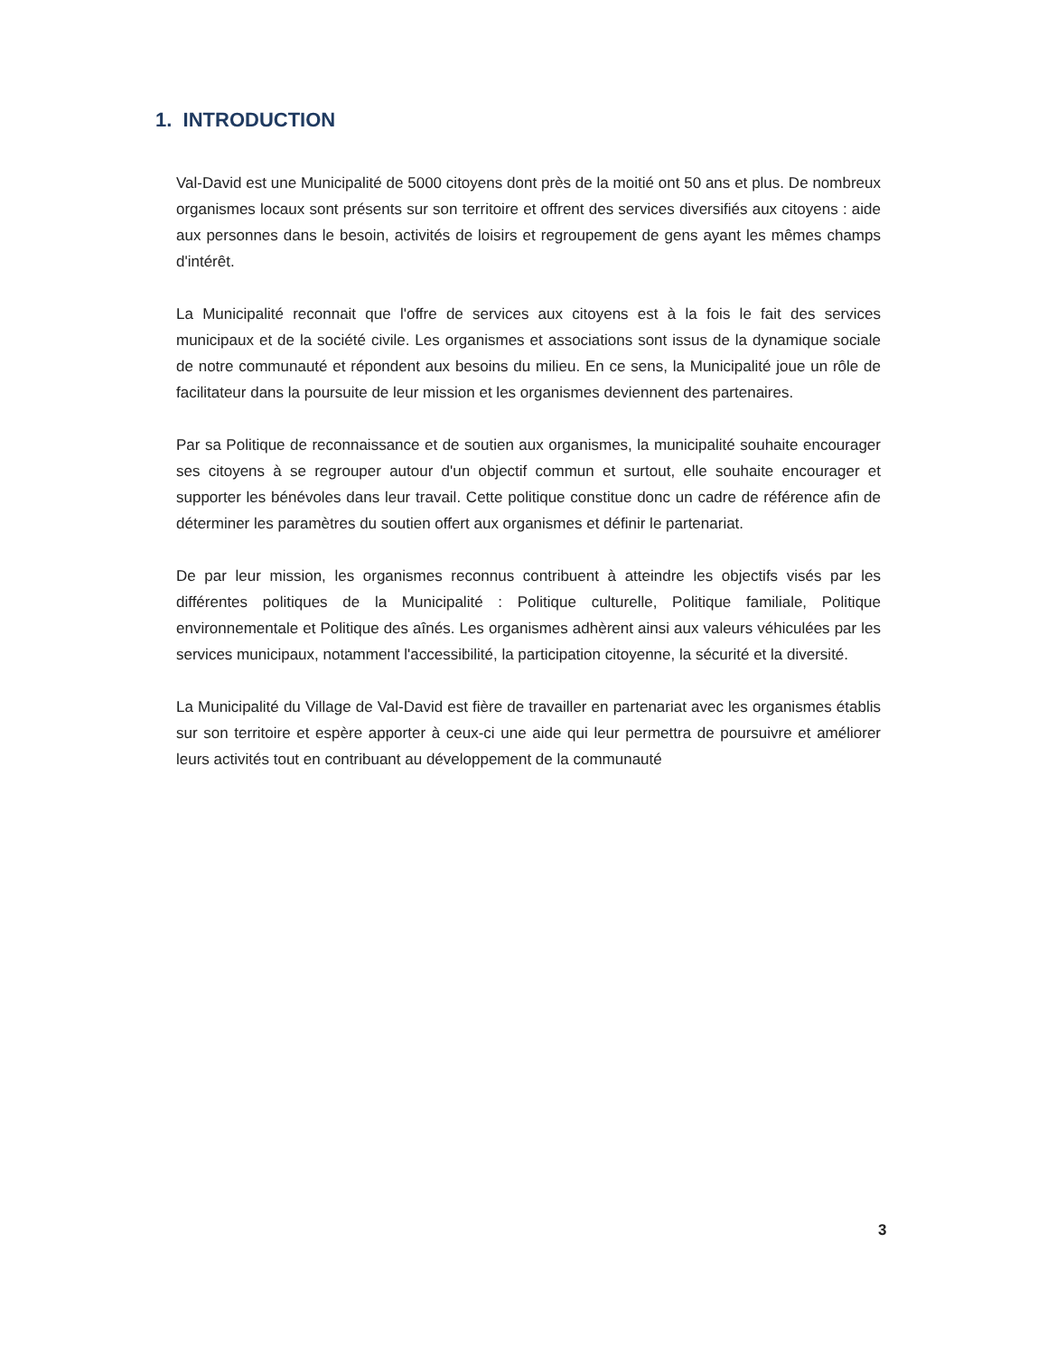1. INTRODUCTION
Val-David est une Municipalité de 5000 citoyens dont près de la moitié ont 50 ans et plus. De nombreux organismes locaux sont présents sur son territoire et offrent des services diversifiés aux citoyens : aide aux personnes dans le besoin, activités de loisirs et regroupement de gens ayant les mêmes champs d'intérêt.
La Municipalité reconnait que l'offre de services aux citoyens est à la fois le fait des services municipaux et de la société civile. Les organismes et associations sont issus de la dynamique sociale de notre communauté et répondent aux besoins du milieu. En ce sens, la Municipalité joue un rôle de facilitateur dans la poursuite de leur mission et les organismes deviennent des partenaires.
Par sa Politique de reconnaissance et de soutien aux organismes, la municipalité souhaite encourager ses citoyens à se regrouper autour d'un objectif commun et surtout, elle souhaite encourager et supporter les bénévoles dans leur travail. Cette politique constitue donc un cadre de référence afin de déterminer les paramètres du soutien offert aux organismes et définir le partenariat.
De par leur mission, les organismes reconnus contribuent à atteindre les objectifs visés par les différentes politiques de la Municipalité : Politique culturelle, Politique familiale, Politique environnementale et Politique des aînés. Les organismes adhèrent ainsi aux valeurs véhiculées par les services municipaux, notamment l'accessibilité, la participation citoyenne, la sécurité et la diversité.
La Municipalité du Village de Val-David est fière de travailler en partenariat avec les organismes établis sur son territoire et espère apporter à ceux-ci une aide qui leur permettra de poursuivre et améliorer leurs activités tout en contribuant au développement de la communauté
3